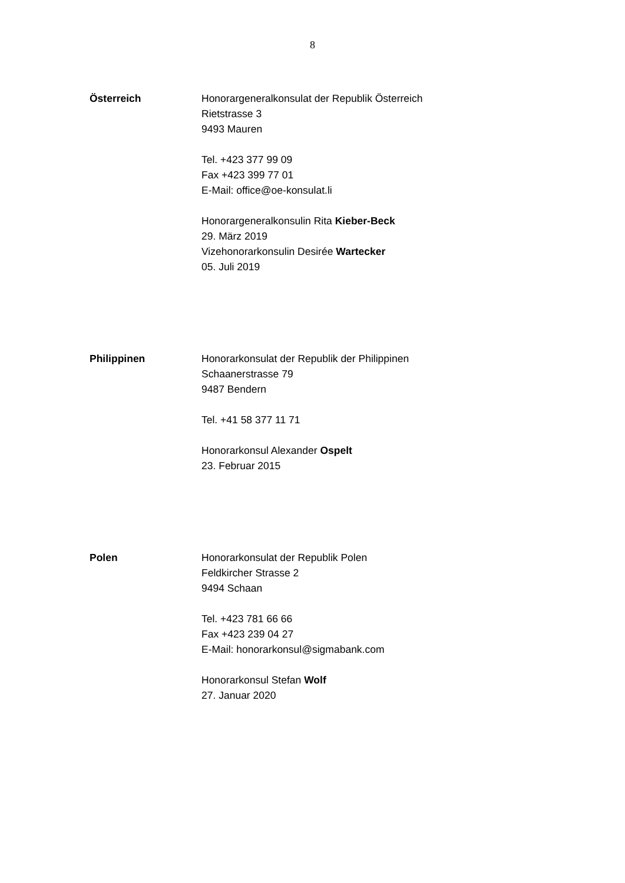8
Österreich Honorargeneralkonsulat der Republik Österreich
Rietstrasse 3
9493 Mauren
Tel. +423 377 99 09
Fax +423 399 77 01
E-Mail: office@oe-konsulat.li
Honorargeneralkonsulin Rita Kieber-Beck
29. März 2019
Vizehonorarkonsulin Desirée Wartecker
05. Juli 2019
Philippinen Honorarkonsulat der Republik der Philippinen
Schaanerstrasse 79
9487 Bendern
Tel. +41 58 377 11 71
Honorarkonsul Alexander Ospelt
23. Februar 2015
Polen Honorarkonsulat der Republik Polen
Feldkircher Strasse 2
9494 Schaan
Tel. +423 781 66 66
Fax +423 239 04 27
E-Mail: honorarkonsul@sigmabank.com
Honorarkonsul Stefan Wolf
27. Januar 2020